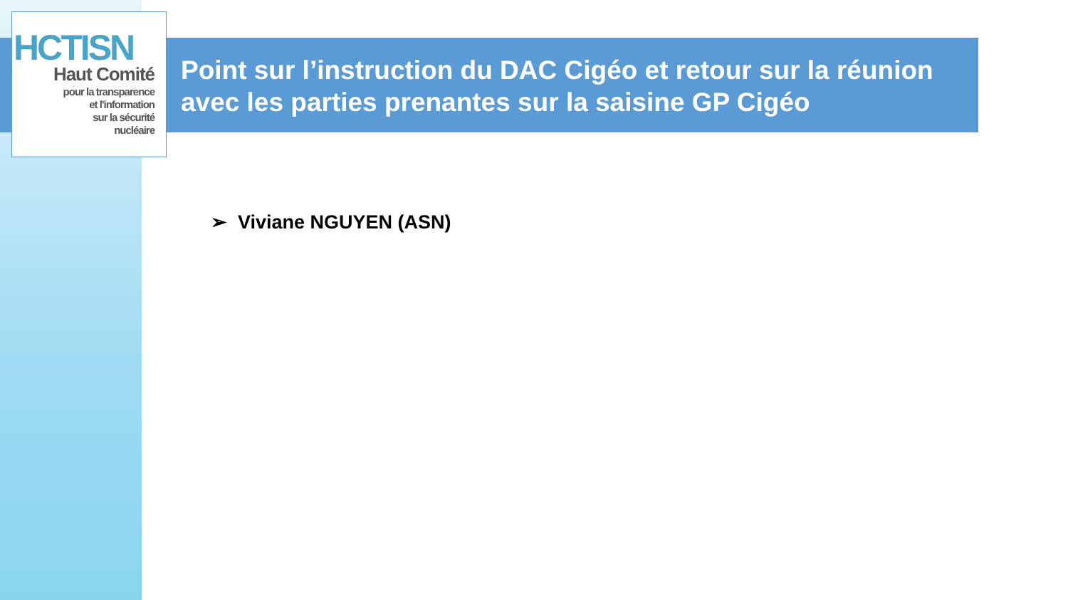HCTISN
Haut Comité
pour la transparence
et l'information
sur la sécurité
nucléaire
Point sur l’instruction du DAC Cigéo et retour sur la réunion avec les parties prenantes sur la saisine GP Cigéo
➢ Viviane NGUYEN (ASN)